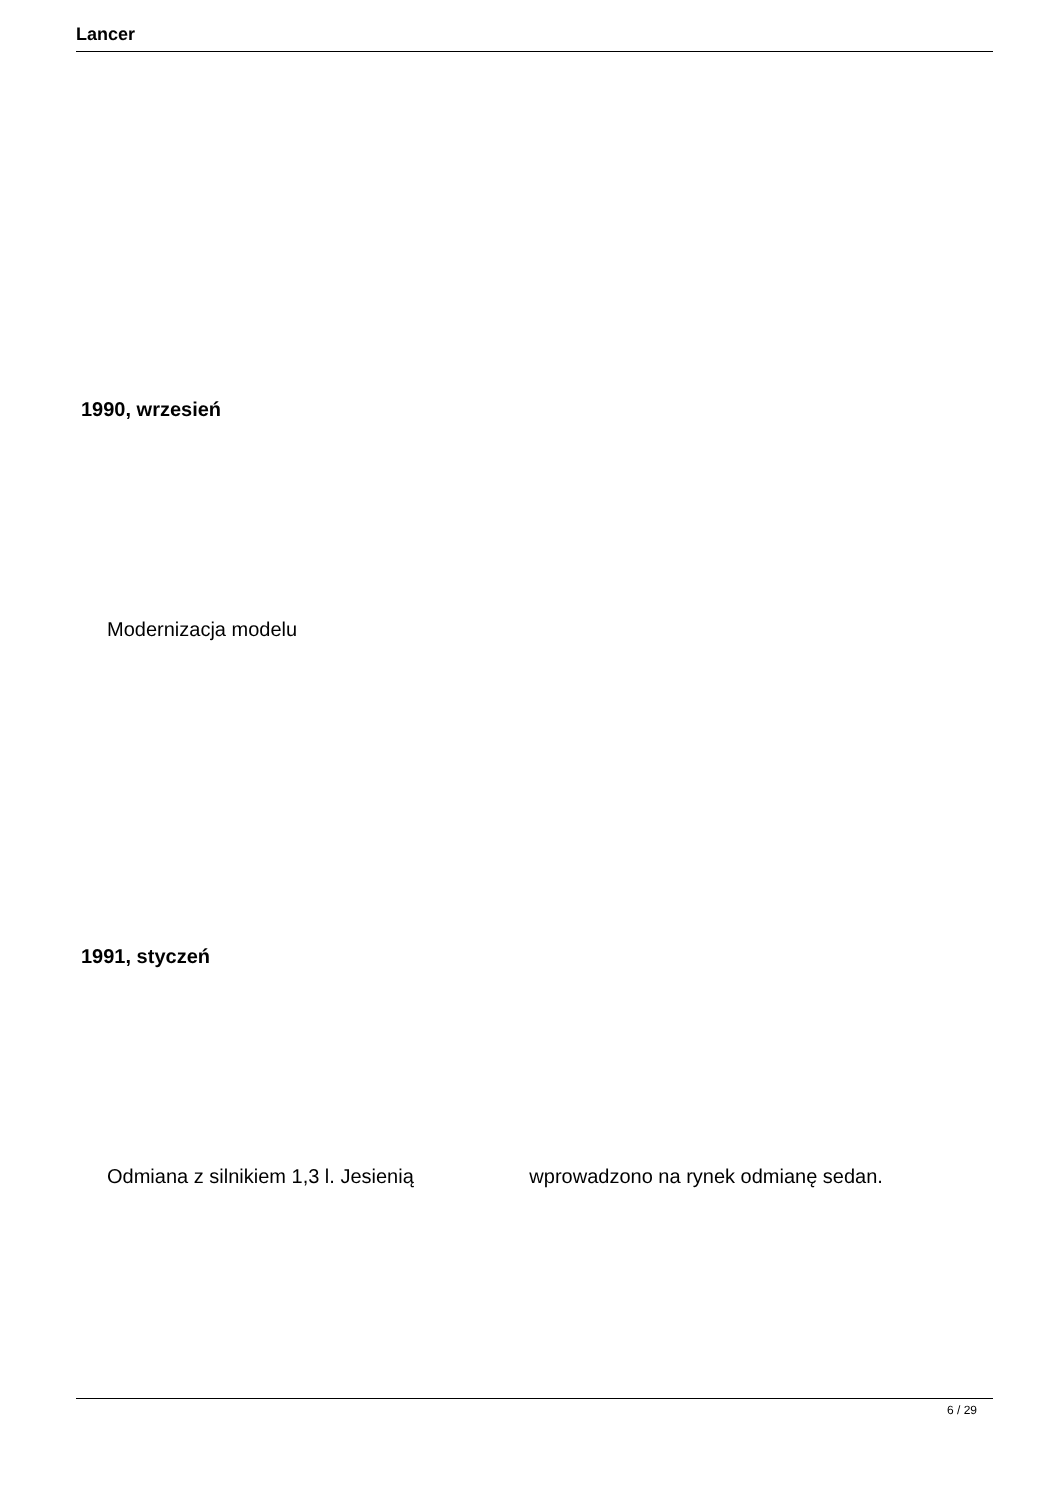Lancer
1990, wrzesień
Modernizacja modelu
1991, styczeń
Odmiana z silnikiem 1,3 l. Jesienią wprowadzono na rynek odmianę sedan.
6 / 29